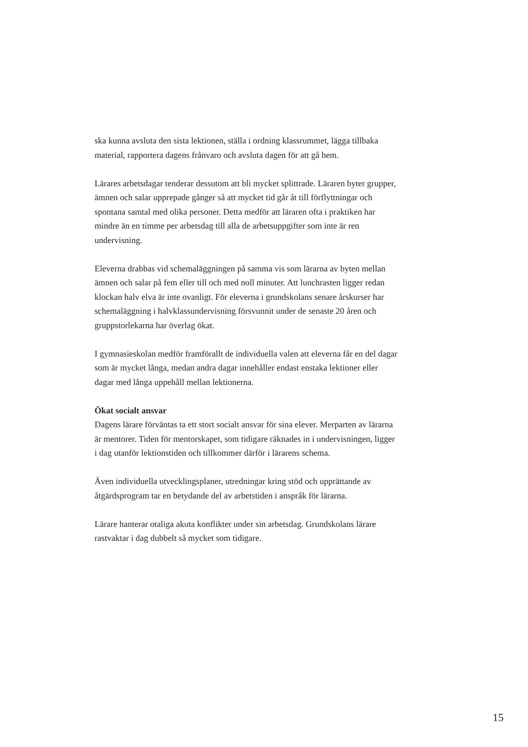ska kunna avsluta den sista lektionen, ställa i ordning klassrummet, lägga tillbaka material, rapportera dagens frånvaro och avsluta dagen för att gå hem.
Lärares arbetsdagar tenderar dessutom att bli mycket splittrade. Läraren byter grupper, ämnen och salar upprepade gånger så att mycket tid går åt till förflyttningar och spontana samtal med olika personer. Detta medför att läraren ofta i praktiken har mindre än en timme per arbetsdag till alla de arbetsuppgifter som inte är ren undervisning.
Eleverna drabbas vid schemaläggningen på samma vis som lärarna av byten mellan ämnen och salar på fem eller till och med noll minuter. Att lunchrasten ligger redan klockan halv elva är inte ovanligt. För eleverna i grundskolans senare årskurser har schemaläggning i halvklassundervisning försvunnit under de senaste 20 åren och gruppstorlekarna har överlag ökat.
I gymnasieskolan medför framförallt de individuella valen att eleverna får en del dagar som är mycket långa, medan andra dagar innehåller endast enstaka lektioner eller dagar med långa uppehåll mellan lektionerna.
Ökat socialt ansvar
Dagens lärare förväntas ta ett stort socialt ansvar för sina elever. Merparten av lärarna är mentorer. Tiden för mentorskapet, som tidigare räknades in i undervisningen, ligger i dag utanför lektionstiden och tillkommer därför i lärarens schema.
Även individuella utvecklingsplaner, utredningar kring stöd och upprättande av åtgärdsprogram tar en betydande del av arbetstiden i anspråk för lärarna.
Lärare hanterar otaliga akuta konflikter under sin arbetsdag. Grundskolans lärare rastvaktar i dag dubbelt så mycket som tidigare.
15